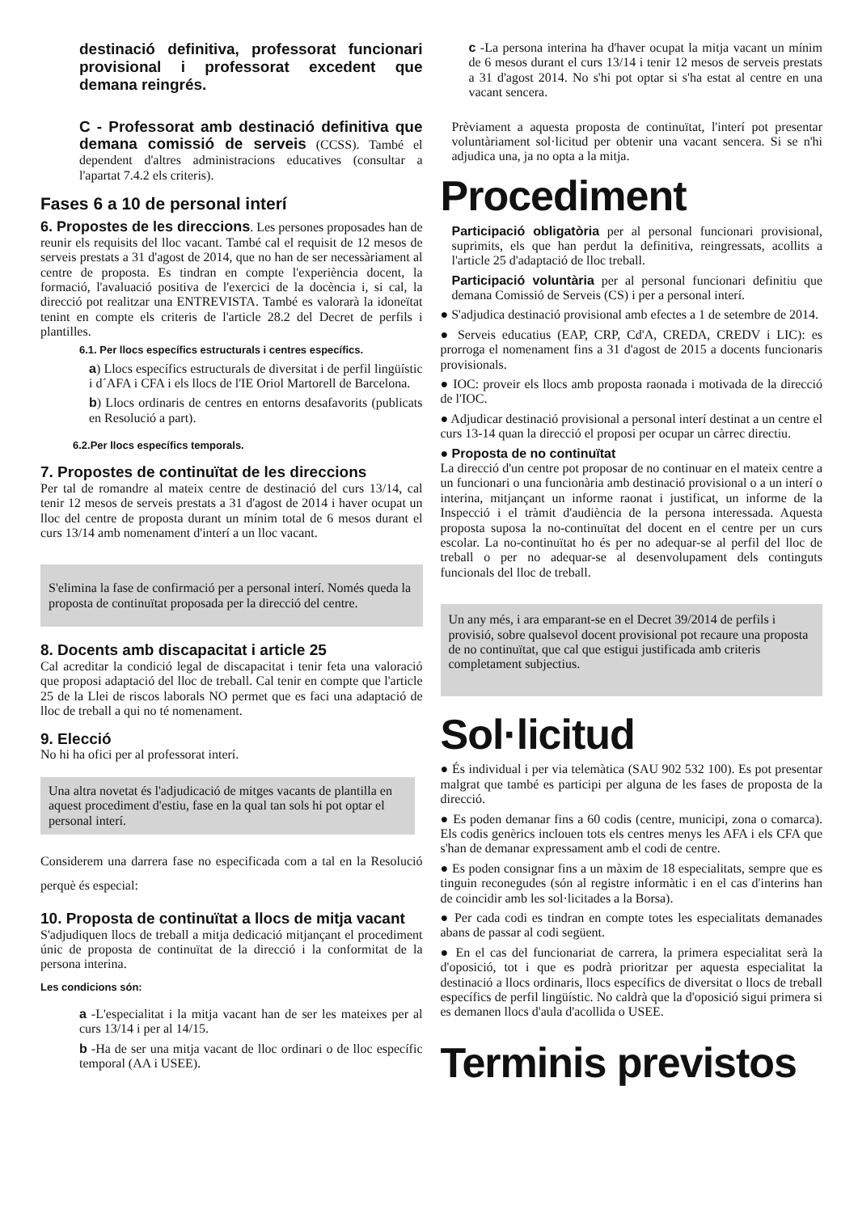destinació definitiva, professorat funcionari provisional i professorat excedent que demana reingrés.
C - Professorat amb destinació definitiva que demana comissió de serveis (CCSS). També el dependent d'altres administracions educatives (consultar a l'apartat 7.4.2 els criteris).
Fases 6 a 10 de personal interí
6. Propostes de les direccions. Les persones proposades han de reunir els requisits del lloc vacant. També cal el requisit de 12 mesos de serveis prestats a 31 d'agost de 2014, que no han de ser necessàriament al centre de proposta. Es tindran en compte l'experiència docent, la formació, l'avaluació positiva de l'exercici de la docència i, si cal, la direcció pot realitzar una ENTREVISTA. També es valorarà la idoneïtat tenint en compte els criteris de l'article 28.2 del Decret de perfils i plantilles.
6.1. Per llocs específics estructurals i centres específics.
a) Llocs específics estructurals de diversitat i de perfil lingüístic i d´AFA i CFA i els llocs de l'IE Oriol Martorell de Barcelona.
b) Llocs ordinaris de centres en entorns desafavorits (publicats en Resolució a part).
6.2.Per llocs específics temporals.
7. Propostes de continuïtat de les direccions
Per tal de romandre al mateix centre de destinació del curs 13/14, cal tenir 12 mesos de serveis prestats a 31 d'agost de 2014 i haver ocupat un lloc del centre de proposta durant un mínim total de 6 mesos durant el curs 13/14 amb nomenament d'interí a un lloc vacant.
S'elimina la fase de confirmació per a personal interí. Només queda la proposta de continuïtat proposada per la direcció del centre.
8. Docents amb discapacitat i article 25
Cal acreditar la condició legal de discapacitat i tenir feta una valoració que proposi adaptació del lloc de treball. Cal tenir en compte que l'article 25 de la Llei de riscos laborals NO permet que es faci una adaptació de lloc de treball a qui no té nomenament.
9. Elecció
No hi ha ofici per al professorat interí.
Una altra novetat és l'adjudicació de mitges vacants de plantilla en aquest procediment d'estiu, fase en la qual tan sols hi pot optar el personal interí.
Considerem una darrera fase no especificada com a tal en la Resolució perquè és especial:
10. Proposta de continuïtat a llocs de mitja vacant
S'adjudiquen llocs de treball a mitja dedicació mitjançant el procediment únic de proposta de continuïtat de la direcció i la conformitat de la persona interina.
Les condicions són:
a -L'especialitat i la mitja vacant han de ser les mateixes per al curs 13/14 i per al 14/15.
b -Ha de ser una mitja vacant de lloc ordinari o de lloc específic temporal (AA i USEE).
c -La persona interina ha d'haver ocupat la mitja vacant un mínim de 6 mesos durant el curs 13/14 i tenir 12 mesos de serveis prestats a 31 d'agost 2014. No s'hi pot optar si s'ha estat al centre en una vacant sencera.
Prèviament a aquesta proposta de continuïtat, l'interí pot presentar voluntàriament sol·licitud per obtenir una vacant sencera. Si se n'hi adjudica una, ja no opta a la mitja.
Procediment
Participació obligatòria per al personal funcionari provisional, suprimits, els que han perdut la definitiva, reingressats, acollits a l'article 25 d'adaptació de lloc treball.
Participació voluntària per al personal funcionari definitiu que demana Comissió de Serveis (CS) i per a personal interí.
● S'adjudica destinació provisional amb efectes a 1 de setembre de 2014.
● Serveis educatius (EAP, CRP, Cd'A, CREDA, CREDV i LIC): es prorroga el nomenament fins a 31 d'agost de 2015 a docents funcionaris provisionals.
● IOC: proveir els llocs amb proposta raonada i motivada de la direcció de l'IOC.
● Adjudicar destinació provisional a personal interí destinat a un centre el curs 13-14 quan la direcció el proposi per ocupar un càrrec directiu.
● Proposta de no continuïtat
La direcció d'un centre pot proposar de no continuar en el mateix centre a un funcionari o una funcionària amb destinació provisional o a un interí o interina, mitjançant un informe raonat i justificat, un informe de la Inspecció i el tràmit d'audiència de la persona interessada. Aquesta proposta suposa la no-continuïtat del docent en el centre per un curs escolar. La no-continuïtat ho és per no adequar-se al perfil del lloc de treball o per no adequar-se al desenvolupament dels continguts funcionals del lloc de treball.
Un any més, i ara emparant-se en el Decret 39/2014 de perfils i provisió, sobre qualsevol docent provisional pot recaure una proposta de no continuïtat, que cal que estigui justificada amb criteris completament subjectius.
Sol·licitud
● És individual i per via telemàtica (SAU 902 532 100). Es pot presentar malgrat que també es participi per alguna de les fases de proposta de la direcció.
● Es poden demanar fins a 60 codis (centre, municipi, zona o comarca). Els codis genèrics inclouen tots els centres menys les AFA i els CFA que s'han de demanar expressament amb el codi de centre.
● Es poden consignar fins a un màxim de 18 especialitats, sempre que es tinguin reconegudes (són al registre informàtic i en el cas d'interins han de coincidir amb les sol·licitades a la Borsa).
● Per cada codi es tindran en compte totes les especialitats demanades abans de passar al codi següent.
● En el cas del funcionariat de carrera, la primera especialitat serà la d'oposició, tot i que es podrà prioritzar per aquesta especialitat la destinació a llocs ordinaris, llocs específics de diversitat o llocs de treball específics de perfil lingüístic. No caldrà que la d'oposició sigui primera si es demanen llocs d'aula d'acollida o USEE.
Terminis previstos